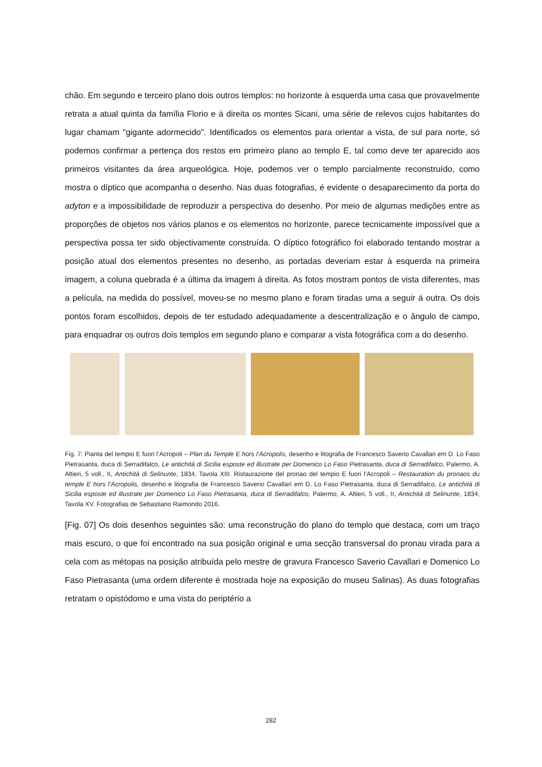chão. Em segundo e terceiro plano dois outros templos: no horizonte à esquerda uma casa que provavelmente retrata a atual quinta da família Florio e à direita os montes Sicani, uma série de relevos cujos habitantes do lugar chamam "gigante adormecido". Identificados os elementos para orientar a vista, de sul para norte, só podemos confirmar a pertença dos restos em primeiro plano ao templo E, tal como deve ter aparecido aos primeiros visitantes da área arqueológica. Hoje, podemos ver o templo parcialmente reconstruído, como mostra o díptico que acompanha o desenho. Nas duas fotografias, é evidente o desaparecimento da porta do adyton e a impossibilidade de reproduzir a perspectiva do desenho. Por meio de algumas medições entre as proporções de objetos nos vários planos e os elementos no horizonte, parece tecnicamente impossível que a perspectiva possa ter sido objectivamente construída. O díptico fotográfico foi elaborado tentando mostrar a posição atual dos elementos presentes no desenho, as portadas deveriam estar à esquerda na primeira imagem, a coluna quebrada é a última da imagem à direita. As fotos mostram pontos de vista diferentes, mas a película, na medida do possível, moveu-se no mesmo plano e foram tiradas uma a seguir á outra. Os dois pontos foram escolhidos, depois de ter estudado adequadamente a descentralização e o ângulo de campo, para enquadrar os outros dois templos em segundo plano e comparar a vista fotográfica com a do desenho.
Fig. 7: Pianta del tempio E fuori l’Acropoli – Plan du Temple E hors l’Acropolis, desenho e litografia de Francesco Saverio Cavallari em D. Lo Faso Pietrasanta, duca di Serradifalco, Le antichità di Sicilia esposte ed illustrate per Domenico Lo Faso Pietrasanta, duca di Serradifalco, Palermo, A. Altieri, 5 voll., II, Antichità di Selinunte, 1834, Tavola XIII. Ristaurazione del pronao del tempio E fuori l’Acropoli – Restauration du pronaos du temple E hors l’Acropolis, desenho e litografia de Francesco Saverio Cavallari em D. Lo Faso Pietrasanta, duca di Serradifalco, Le antichità di Sicilia esposte ed illustrate per Domenico Lo Faso Pietrasanta, duca di Serradifalco, Palermo, A. Altieri, 5 voll., II, Antichità di Selinunte, 1834, Tavola XV. Fotografias de Sebastiano Raimondo 2016.
[Fig. 07] Os dois desenhos seguintes são: uma reconstrução do plano do templo que destaca, com um traço mais escuro, o que foi encontrado na sua posição original e uma secção transversal do pronau virada para a cela com as métopas na posição atribuída pelo mestre de gravura Francesco Saverio Cavallari e Domenico Lo Faso Pietrasanta (uma ordem diferente é mostrada hoje na exposição do museu Salinas). As duas fotografias retratam o opistódomo e uma vista do periptério a
282